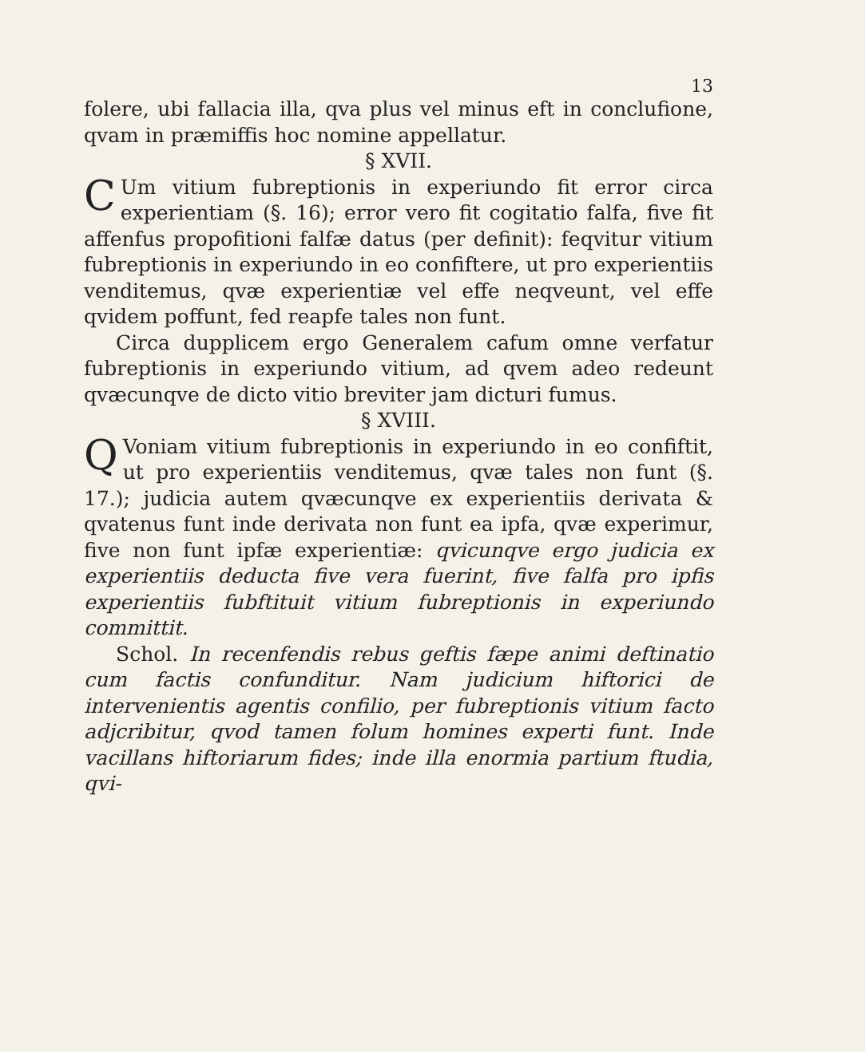13
folere, ubi fallacia illa, qva plus vel minus eft in conclufione, qvam in præmiffis hoc nomine appellatur.
§ XVII.
CUm vitium fubreptionis in experiundo fit error circa experientiam (§. 16); error vero fit cogitatio falfa, five fit affenfus propofitioni falfæ datus (per definit): feqvitur vitium fubreptionis in experiundo in eo confiftere, ut pro experientiis venditemus, qvæ experientiæ vel effe neqveunt, vel effe qvidem poffunt, fed reapfe tales non funt.
Circa dupplicem ergo Generalem cafum omne verfatur fubreptionis in experiundo vitium, ad qvem adeo redeunt qvæcunqve de dicto vitio breviter jam dicturi fumus.
§ XVIII.
QVoniam vitium fubreptionis in experiundo in eo confiftit, ut pro experientiis venditemus, qvæ tales non funt (§. 17.); judicia autem qvæcunqve ex experientiis derivata & qvatenus funt inde derivata non funt ea ipfa, qvæ experimur, five non funt ipfæ experientiæ: qvicunqve ergo judicia ex experientiis deducta five vera fuerint, five falfa pro ipfis experientiis fubftituit vitium fubreptionis in experiundo committit.
Schol. In recenfendis rebus geftis fæpe animi deftinatio cum factis confunditur. Nam judicium hiftorici de intervenientis agentis confilio, per fubreptionis vitium facto adjcribitur, qvod tamen folum homines experti funt. Inde vacillans hiftoriarum fides; inde illa enormia partium ftudia, qvi-